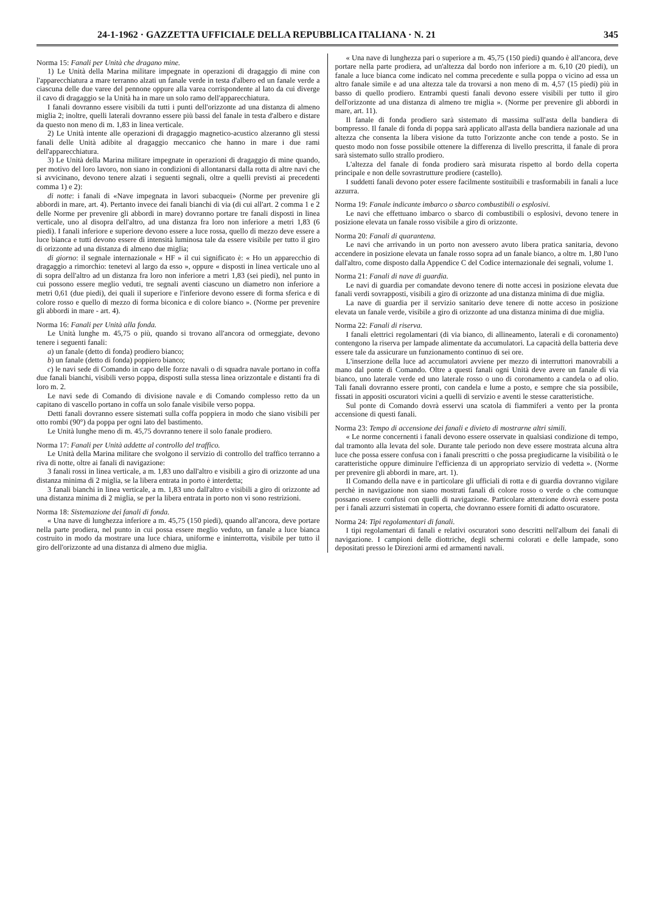24-1-1962 · GAZZETTA UFFICIALE DELLA REPUBBLICA ITALIANA · N. 21 345
Norma 15: Fanali per Unità che dragano mine.
1) Le Unità della Marina militare impegnate in operazioni di dragaggio di mine con l'apparecchiatura a mare terranno alzati un fanale verde in testa d'albero ed un fanale verde a ciascuna delle due varee del pennone oppure alla varea corrispondente al lato da cui diverge il cavo di dragaggio se la Unità ha in mare un solo ramo dell'apparecchiatura.
I fanali dovranno essere visibili da tutti i punti dell'orizzonte ad una distanza di almeno miglia 2; inoltre, quelli laterali dovranno essere più bassi del fanale in testa d'albero e distare da questo non meno di m. 1,83 in linea verticale.
2) Le Unità intente alle operazioni di dragaggio magnetico-acustico alzeranno gli stessi fanali delle Unità adibite al dragaggio meccanico che hanno in mare i due rami dell'apparecchiatura.
3) Le Unità della Marina militare impegnate in operazioni di dragaggio di mine quando, per motivo del loro lavoro, non siano in condizioni di allontanarsi dalla rotta di altre navi che si avvicinano, devono tenere alzati i seguenti segnali, oltre a quelli previsti ai precedenti comma 1) e 2):
di notte: i fanali di «Nave impegnata in lavori subacquei» (Norme per prevenire gli abbordi in mare, art. 4). Pertanto invece dei fanali bianchi di via (di cui all'art. 2 comma 1 e 2 delle Norme per prevenire gli abbordi in mare) dovranno portare tre fanali disposti in linea verticale, uno al disopra dell'altro, ad una distanza fra loro non inferiore a metri 1,83 (6 piedi). I fanali inferiore e superiore devono essere a luce rossa, quello di mezzo deve essere a luce bianca e tutti devono essere di intensità luminosa tale da essere visibile per tutto il giro di orizzonte ad una distanza di almeno due miglia;
di giorno: il segnale internazionale « HF » il cui significato è: « Ho un apparecchio di dragaggio a rimorchio: tenetevi al largo da esso », oppure « disposti in linea verticale uno al di sopra dell'altro ad un distanza fra loro non inferiore a metri 1,83 (sei piedi), nel punto in cui possono essere meglio veduti, tre segnali aventi ciascuno un diametro non inferiore a metri 0,61 (due piedi), dei quali il superiore e l'inferiore devono essere di forma sferica e di colore rosso e quello di mezzo di forma biconica e di colore bianco ». (Norme per prevenire gli abbordi in mare - art. 4).
Norma 16: Fanali per Unità alla fonda.
Le Unità lunghe m. 45,75 o più, quando si trovano all'ancora od ormeggiate, devono tenere i seguenti fanali:
a) un fanale (detto di fonda) prodiero bianco;
b) un fanale (detto di fonda) poppiero bianco;
c) le navi sede di Comando in capo delle forze navali o di squadra navale portano in coffa due fanali bianchi, visibili verso poppa, disposti sulla stessa linea orizzontale e distanti fra di loro m. 2.
Le navi sede di Comando di divisione navale e di Comando complesso retto da un capitano di vascello portano in coffa un solo fanale visibile verso poppa.
Detti fanali dovranno essere sistemati sulla coffa poppiera in modo che siano visibili per otto rombi (90°) da poppa per ogni lato del bastimento.
Le Unità lunghe meno di m. 45,75 dovranno tenere il solo fanale prodiero.
Norma 17: Fanali per Unità addette al controllo del traffico.
Le Unità della Marina militare che svolgono il servizio di controllo del traffico terranno a riva di notte, oltre ai fanali di navigazione:
3 fanali rossi in linea verticale, a m. 1,83 uno dall'altro e visibili a giro di orizzonte ad una distanza minima di 2 miglia, se la libera entrata in porto è interdetta;
3 fanali bianchi in linea verticale, a m. 1,83 uno dall'altro e visibili a giro di orizzonte ad una distanza minima di 2 miglia, se per la libera entrata in porto non vi sono restrizioni.
Norma 18: Sistemazione dei fanali di fonda.
« Una nave di lunghezza inferiore a m. 45,75 (150 piedi), quando all'ancora, deve portare nella parte prodiera, nel punto in cui possa essere meglio veduto, un fanale a luce bianca costruito in modo da mostrare una luce chiara, uniforme e ininterrotta, visibile per tutto il giro dell'orizzonte ad una distanza di almeno due miglia.
« Una nave di lunghezza pari o superiore a m. 45,75 (150 piedi) quando è all'ancora, deve portare nella parte prodiera, ad un'altezza dal bordo non inferiore a m. 6,10 (20 piedi), un fanale a luce bianca come indicato nel comma precedente e sulla poppa o vicino ad essa un altro fanale simile e ad una altezza tale da trovarsi a non meno di m. 4,57 (15 piedi) più in basso di quello prodiero. Entrambi questi fanali devono essere visibili per tutto il giro dell'orizzonte ad una distanza di almeno tre miglia ». (Norme per prevenire gli abbordi in mare, art. 11).
Il fanale di fonda prodiero sarà sistemato di massima sull'asta della bandiera di bompresso. Il fanale di fonda di poppa sarà applicato all'asta della bandiera nazionale ad una altezza che consenta la libera visione da tutto l'orizzonte anche con tende a posto. Se in questo modo non fosse possibile ottenere la differenza di livello prescritta, il fanale di prora sarà sistemato sullo strallo prodiero.
L'altezza del fanale di fonda prodiero sarà misurata rispetto al bordo della coperta principale e non delle sovrastrutture prodiere (castello).
I suddetti fanali devono poter essere facilmente sostituibili e trasformabili in fanali a luce azzurra.
Norma 19: Fanale indicante imbarco o sbarco combustibili o esplosivi.
Le navi che effettuano imbarco o sbarco di combustibili o esplosivi, devono tenere in posizione elevata un fanale rosso visibile a giro di orizzonte.
Norma 20: Fanali di quarantena.
Le navi che arrivando in un porto non avessero avuto libera pratica sanitaria, devono accendere in posizione elevata un fanale rosso sopra ad un fanale bianco, a oltre m. 1,80 l'uno dall'altro, come disposto dalla Appendice C del Codice internazionale dei segnali, volume 1.
Norma 21: Fanali di nave di guardia.
Le navi di guardia per comandate devono tenere di notte accesi in posizione elevata due fanali verdi sovrapposti, visibili a giro di orizzonte ad una distanza minima di due miglia.
La nave di guardia per il servizio sanitario deve tenere di notte acceso in posizione elevata un fanale verde, visibile a giro di orizzonte ad una distanza minima di due miglia.
Norma 22: Fanali di riserva.
I fanali elettrici regolamentari (di via bianco, di allineamento, laterali e di coronamento) contengono la riserva per lampade alimentate da accumulatori. La capacità della batteria deve essere tale da assicurare un funzionamento continuo di sei ore.
L'inserzione della luce ad accumulatori avviene per mezzo di interruttori manovrabili a mano dal ponte di Comando. Oltre a questi fanali ogni Unità deve avere un fanale di via bianco, uno laterale verde ed uno laterale rosso o uno di coronamento a candela o ad olio. Tali fanali dovranno essere pronti, con candela e lume a posto, e sempre che sia possibile, fissati in appositi oscuratori vicini a quelli di servizio e aventi le stesse caratteristiche.
Sul ponte di Comando dovrà esservi una scatola di fiammiferi a vento per la pronta accensione di questi fanali.
Norma 23: Tempo di accensione dei fanali e divieto di mostrarne altri simili.
« Le norme concernenti i fanali devono essere osservate in qualsiasi condizione di tempo, dal tramonto alla levata del sole. Durante tale periodo non deve essere mostrata alcuna altra luce che possa essere confusa con i fanali prescritti o che possa pregiudicarne la visibilità o le caratteristiche oppure diminuire l'efficienza di un appropriato servizio di vedetta ». (Norme per prevenire gli abbordi in mare, art. 1).
Il Comando della nave e in particolare gli ufficiali di rotta e di guardia dovranno vigilare perchè in navigazione non siano mostrati fanali di colore rosso o verde o che comunque possano essere confusi con quelli di navigazione. Particolare attenzione dovrà essere posta per i fanali azzurri sistemati in coperta, che dovranno essere forniti di adatto oscuratore.
Norma 24: Tipi regolamentari di fanali.
I tipi regolamentari di fanali e relativi oscuratori sono descritti nell'album dei fanali di navigazione. I campioni delle diottriche, degli schermi colorati e delle lampade, sono depositati presso le Direzioni armi ed armamenti navali.